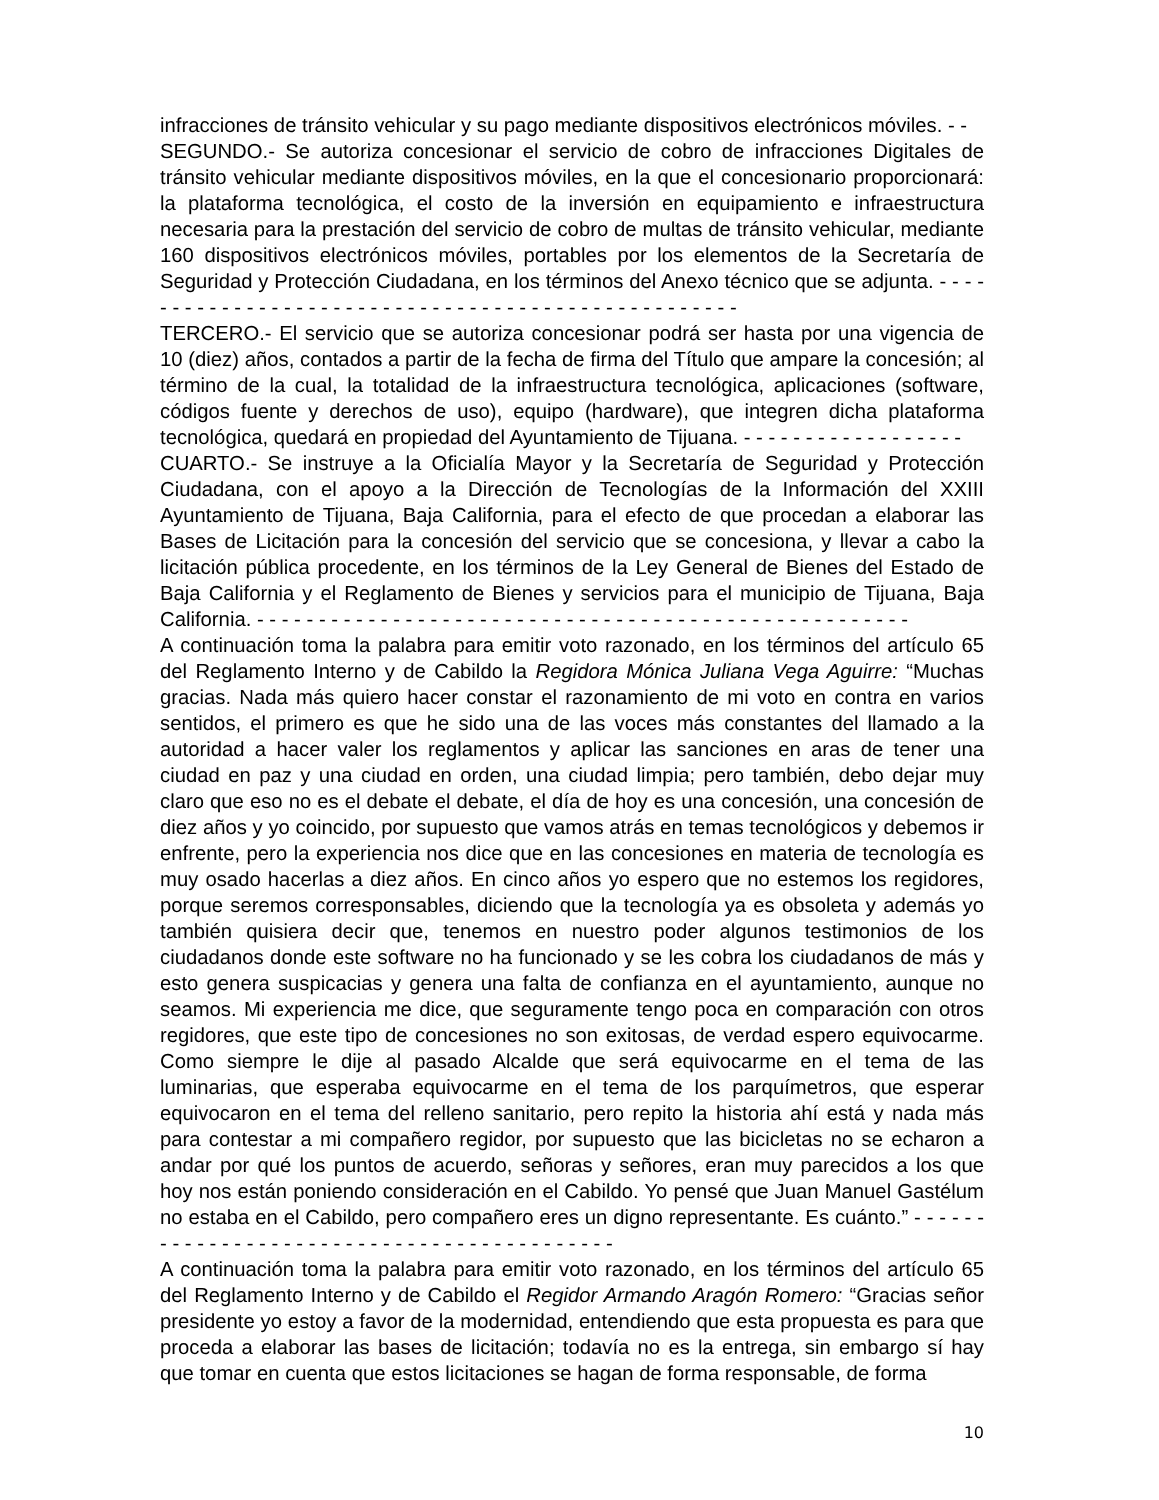infracciones de tránsito vehicular y su pago mediante dispositivos electrónicos móviles. - -
SEGUNDO.- Se autoriza concesionar el servicio de cobro de infracciones Digitales de tránsito vehicular mediante dispositivos móviles, en la que el concesionario proporcionará: la plataforma tecnológica, el costo de la inversión en equipamiento e infraestructura necesaria para la prestación del servicio de cobro de multas de tránsito vehicular, mediante 160 dispositivos electrónicos móviles, portables por los elementos de la Secretaría de Seguridad y Protección Ciudadana, en los términos del Anexo técnico que se adjunta. - - - - - - - - - - - - - - - - - - - - - - - - - - - - - - - - - - - - - - - - - - - - - - - - - - -
TERCERO.- El servicio que se autoriza concesionar podrá ser hasta por una vigencia de 10 (diez) años, contados a partir de la fecha de firma del Título que ampare la concesión; al término de la cual, la totalidad de la infraestructura tecnológica, aplicaciones (software, códigos fuente y derechos de uso), equipo (hardware), que integren dicha plataforma tecnológica, quedará en propiedad del Ayuntamiento de Tijuana. - - - - - - - - - - - - - - - - - -
CUARTO.- Se instruye a la Oficialía Mayor y la Secretaría de Seguridad y Protección Ciudadana, con el apoyo a la Dirección de Tecnologías de la Información del XXIII Ayuntamiento de Tijuana, Baja California, para el efecto de que procedan a elaborar las Bases de Licitación para la concesión del servicio que se concesiona, y llevar a cabo la licitación pública procedente, en los términos de la Ley General de Bienes del Estado de Baja California y el Reglamento de Bienes y servicios para el municipio de Tijuana, Baja California. - - - - - - - - - - - - - - - - - - - - - - - - - - - - - - - - - - - - - - - - - - - - - - - - - - - - -
A continuación toma la palabra para emitir voto razonado, en los términos del artículo 65 del Reglamento Interno y de Cabildo la Regidora Mónica Juliana Vega Aguirre: “Muchas gracias. Nada más quiero hacer constar el razonamiento de mi voto en contra en varios sentidos, el primero es que he sido una de las voces más constantes del llamado a la autoridad a hacer valer los reglamentos y aplicar las sanciones en aras de tener una ciudad en paz y una ciudad en orden, una ciudad limpia; pero también, debo dejar muy claro que eso no es el debate el debate, el día de hoy es una concesión, una concesión de diez años y yo coincido, por supuesto que vamos atrás en temas tecnológicos y debemos ir enfrente, pero la experiencia nos dice que en las concesiones en materia de tecnología es muy osado hacerlas a diez años. En cinco años yo espero que no estemos los regidores, porque seremos corresponsables, diciendo que la tecnología ya es obsoleta y además yo también quisiera decir que, tenemos en nuestro poder algunos testimonios de los ciudadanos donde este software no ha funcionado y se les cobra los ciudadanos de más y esto genera suspicacias y genera una falta de confianza en el ayuntamiento, aunque no seamos. Mi experiencia me dice, que seguramente tengo poca en comparación con otros regidores, que este tipo de concesiones no son exitosas, de verdad espero equivocarme. Como siempre le dije al pasado Alcalde que será equivocarme en el tema de las luminarias, que esperaba equivocarme en el tema de los parquímetros, que esperar equivocaron en el tema del relleno sanitario, pero repito la historia ahí está y nada más para contestar a mi compañero regidor, por supuesto que las bicicletas no se echaron a andar por qué los puntos de acuerdo, señoras y señores, eran muy parecidos a los que hoy nos están poniendo consideración en el Cabildo. Yo pensé que Juan Manuel Gastélum no estaba en el Cabildo, pero compañero eres un digno representante. Es cuánto.” - - - - - - - - - - - - - - - - - - - - - - - - - - - - - - - - - - - - - - - - - - -
A continuación toma la palabra para emitir voto razonado, en los términos del artículo 65 del Reglamento Interno y de Cabildo el Regidor Armando Aragón Romero: “Gracias señor presidente yo estoy a favor de la modernidad, entendiendo que esta propuesta es para que proceda a elaborar las bases de licitación; todavía no es la entrega, sin embargo sí hay que tomar en cuenta que estos licitaciones se hagan de forma responsable, de forma
10